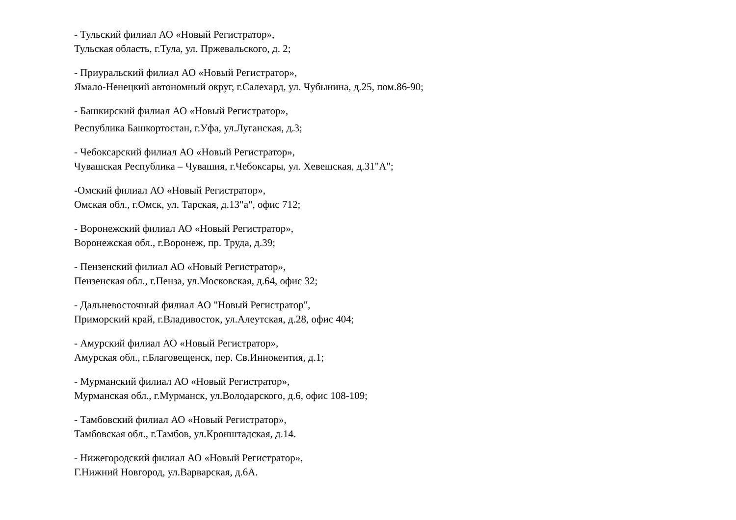- Тульский филиал АО «Новый Регистратор»,
Тульская область, г.Тула, ул. Пржевальского, д. 2;
- Приуральский филиал АО «Новый Регистратор»,
Ямало-Ненецкий автономный округ, г.Салехард, ул. Чубынина, д.25, пом.86-90;
- Башкирский филиал АО «Новый Регистратор»,
Республика Башкортостан, г.Уфа, ул.Луганская, д.3;
- Чебоксарский филиал АО «Новый Регистратор»,
Чувашская Республика – Чувашия, г.Чебоксары, ул. Хевешская, д.31"А";
-Омский филиал АО «Новый Регистратор»,
Омская обл., г.Омск, ул. Тарская, д.13"а", офис 712;
- Воронежский филиал АО «Новый Регистратор»,
Воронежская обл., г.Воронеж, пр. Труда, д.39;
- Пензенский филиал АО «Новый Регистратор»,
Пензенская обл., г.Пенза, ул.Московская, д.64, офис 32;
- Дальневосточный филиал АО "Новый Регистратор",
Приморский край, г.Владивосток, ул.Алеутская, д.28, офис 404;
- Амурский филиал АО «Новый Регистратор»,
Амурская обл., г.Благовещенск, пер. Св.Иннокентия, д.1;
- Мурманский филиал АО «Новый Регистратор»,
Мурманская обл., г.Мурманск, ул.Володарского, д.6, офис 108-109;
- Тамбовский филиал АО «Новый Регистратор»,
Тамбовская обл., г.Тамбов, ул.Кронштадская, д.14.
- Нижегородский филиал АО «Новый Регистратор»,
Г.Нижний Новгород, ул.Варварская, д.6А.